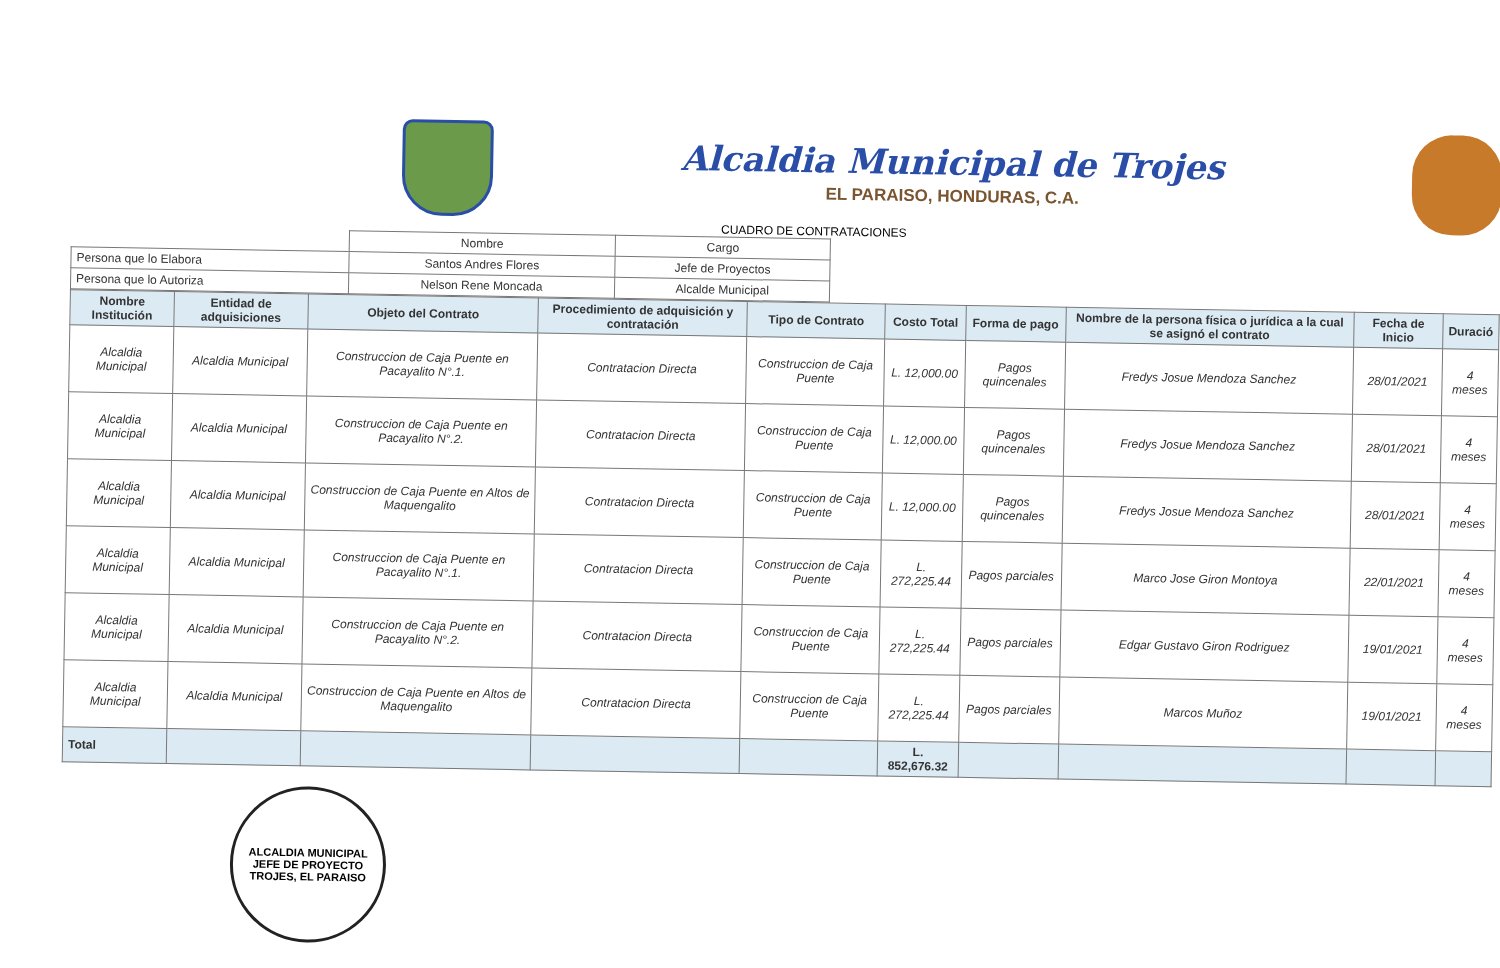Alcaldia Municipal de Trojes
EL PARAISO, HONDURAS, C.A.
CUADRO DE CONTRATACIONES
| | Nombre | Cargo |
| Persona que lo Elabora | Santos Andres Flores | Jefe de Proyectos |
| Persona que lo Autoriza | Nelson Rene Moncada | Alcalde Municipal |
| Nombre Institución | Entidad de adquisiciones | Objeto del Contrato | Procedimiento de adquisición y contratación | Tipo de Contrato | Costo Total | Forma de pago | Nombre de la persona física o jurídica a la cual se asignó el contrato | Fecha de Inicio | Duració |
| --- | --- | --- | --- | --- | --- | --- | --- | --- | --- |
| Alcaldia Municipal | Alcaldia Municipal | Construccion de Caja Puente en Pacayalito N°.1. | Contratacion Directa | Construccion de Caja Puente | L. 12,000.00 | Pagos quincenales | Fredys Josue Mendoza Sanchez | 28/01/2021 | 4 meses |
| Alcaldia Municipal | Alcaldia Municipal | Construccion de Caja Puente en Pacayalito N°.2. | Contratacion Directa | Construccion de Caja Puente | L. 12,000.00 | Pagos quincenales | Fredys Josue Mendoza Sanchez | 28/01/2021 | 4 meses |
| Alcaldia Municipal | Alcaldia Municipal | Construccion de Caja Puente en Altos de Maquengalito | Contratacion Directa | Construccion de Caja Puente | L. 12,000.00 | Pagos quincenales | Fredys Josue Mendoza Sanchez | 28/01/2021 | 4 meses |
| Alcaldia Municipal | Alcaldia Municipal | Construccion de Caja Puente en Pacayalito N°.1. | Contratacion Directa | Construccion de Caja Puente | L. 272,225.44 | Pagos parciales | Marco Jose Giron Montoya | 22/01/2021 | 4 meses |
| Alcaldia Municipal | Alcaldia Municipal | Construccion de Caja Puente en Pacayalito N°.2. | Contratacion Directa | Construccion de Caja Puente | L. 272,225.44 | Pagos parciales | Edgar Gustavo Giron Rodriguez | 19/01/2021 | 4 meses |
| Alcaldia Municipal | Alcaldia Municipal | Construccion de Caja Puente en Altos de Maquengalito | Contratacion Directa | Construccion de Caja Puente | L. 272,225.44 | Pagos parciales | Marcos Muñoz | 19/01/2021 | 4 meses |
| Total | | | | | L. 852,676.32 | | | | |
ALCALDIA MUNICIPAL
JEFE DE PROYECTO
TROJES, EL PARAISO